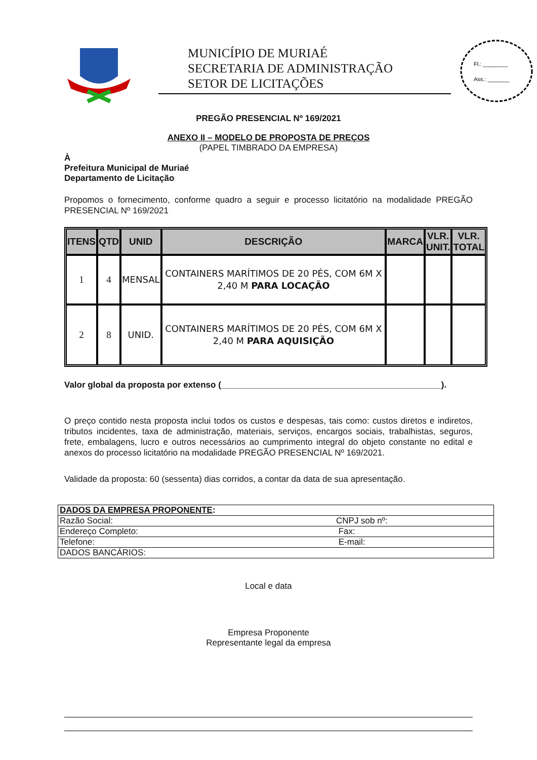MUNICÍPIO DE MURIAÉ
SECRETARIA DE ADMINISTRAÇÃO
SETOR DE LICITAÇÕES
Fl.: ________
Ass.: _______
PREGÃO PRESENCIAL Nº 169/2021
ANEXO II – MODELO DE PROPOSTA DE PREÇOS
(PAPEL TIMBRADO DA EMPRESA)
À
Prefeitura Municipal de Muriaé
Departamento de Licitação
Propomos o fornecimento, conforme quadro a seguir e processo licitatório na modalidade PREGÃO PRESENCIAL Nº 169/2021
| ITENS | QTD | UNID | DESCRIÇÃO | MARCA | VLR. UNIT. | VLR. TOTAL |
| --- | --- | --- | --- | --- | --- | --- |
| 1 | 4 | MENSAL | CONTAINERS MARÍTIMOS DE 20 PÉS, COM 6M X 2,40 M PARA LOCAÇÃO | | | |
| 2 | 8 | UNID. | CONTAINERS MARÍTIMOS DE 20 PÉS, COM 6M X 2,40 M PARA AQUISIÇÃO | | | |
Valor global da proposta por extenso (______________________________________________).
O preço contido nesta proposta inclui todos os custos e despesas, tais como: custos diretos e indiretos, tributos incidentes, taxa de administração, materiais, serviços, encargos sociais, trabalhistas, seguros, frete, embalagens, lucro e outros necessários ao cumprimento integral do objeto constante no edital e anexos do processo licitatório na modalidade PREGÃO PRESENCIAL Nº 169/2021.
Validade da proposta: 60 (sessenta) dias corridos, a contar da data de sua apresentação.
| DADOS DA EMPRESA PROPONENTE : | |
| Razão Social: | CNPJ sob nº: |
| Endereço Completo: | Fax: |
| Telefone: | E-mail: |
| DADOS BANCÁRIOS: | |
Local e data
Empresa Proponente
Representante legal da empresa